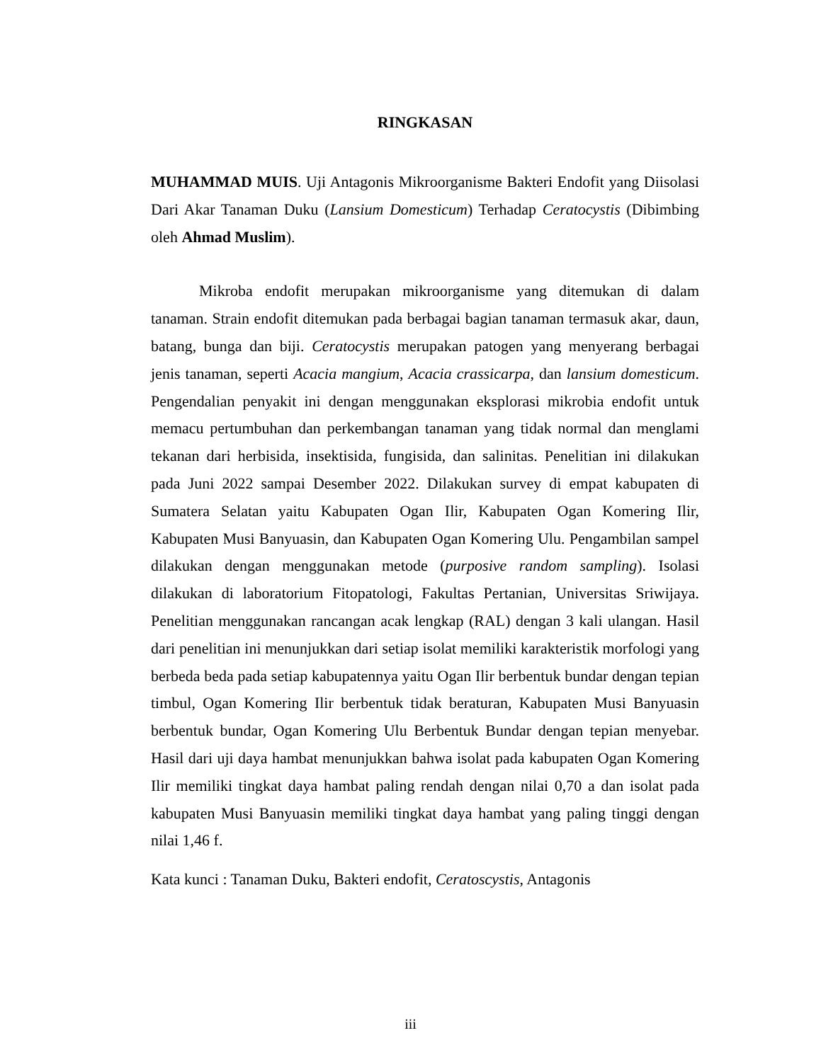RINGKASAN
MUHAMMAD MUIS. Uji Antagonis Mikroorganisme Bakteri Endofit yang Diisolasi Dari Akar Tanaman Duku (Lansium Domesticum) Terhadap Ceratocystis (Dibimbing oleh Ahmad Muslim).
Mikroba endofit merupakan mikroorganisme yang ditemukan di dalam tanaman. Strain endofit ditemukan pada berbagai bagian tanaman termasuk akar, daun, batang, bunga dan biji. Ceratocystis merupakan patogen yang menyerang berbagai jenis tanaman, seperti Acacia mangium, Acacia crassicarpa, dan lansium domesticum. Pengendalian penyakit ini dengan menggunakan eksplorasi mikrobia endofit untuk memacu pertumbuhan dan perkembangan tanaman yang tidak normal dan menglami tekanan dari herbisida, insektisida, fungisida, dan salinitas. Penelitian ini dilakukan pada Juni 2022 sampai Desember 2022. Dilakukan survey di empat kabupaten di Sumatera Selatan yaitu Kabupaten Ogan Ilir, Kabupaten Ogan Komering Ilir, Kabupaten Musi Banyuasin, dan Kabupaten Ogan Komering Ulu. Pengambilan sampel dilakukan dengan menggunakan metode (purposive random sampling). Isolasi dilakukan di laboratorium Fitopatologi, Fakultas Pertanian, Universitas Sriwijaya. Penelitian menggunakan rancangan acak lengkap (RAL) dengan 3 kali ulangan. Hasil dari penelitian ini menunjukkan dari setiap isolat memiliki karakteristik morfologi yang berbeda beda pada setiap kabupatennya yaitu Ogan Ilir berbentuk bundar dengan tepian timbul, Ogan Komering Ilir berbentuk tidak beraturan, Kabupaten Musi Banyuasin berbentuk bundar, Ogan Komering Ulu Berbentuk Bundar dengan tepian menyebar. Hasil dari uji daya hambat menunjukkan bahwa isolat pada kabupaten Ogan Komering Ilir memiliki tingkat daya hambat paling rendah dengan nilai 0,70 a dan isolat pada kabupaten Musi Banyuasin memiliki tingkat daya hambat yang paling tinggi dengan nilai 1,46 f.
Kata kunci : Tanaman Duku, Bakteri endofit, Ceratoscystis, Antagonis
iii